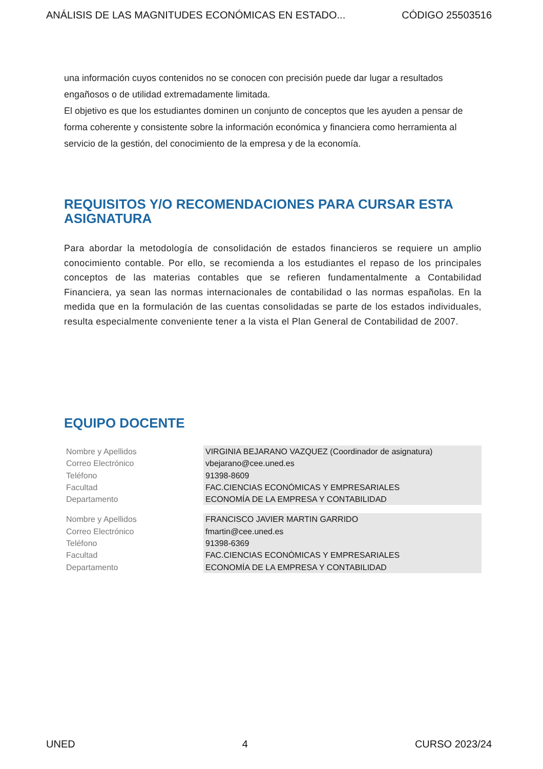ANÁLISIS DE LAS MAGNITUDES ECONÓMICAS EN ESTADO... CÓDIGO 25503516
una información cuyos contenidos no se conocen con precisión puede dar lugar a resultados engañosos o de utilidad extremadamente limitada.
El objetivo es que los estudiantes dominen un conjunto de conceptos que les ayuden a pensar de forma coherente y consistente sobre la información económica y financiera como herramienta al servicio de la gestión, del conocimiento de la empresa y de la economía.
REQUISITOS Y/O RECOMENDACIONES PARA CURSAR ESTA ASIGNATURA
Para abordar la metodología de consolidación de estados financieros se requiere un amplio conocimiento contable. Por ello, se recomienda a los estudiantes el repaso de los principales conceptos de las materias contables que se refieren fundamentalmente a Contabilidad Financiera, ya sean las normas internacionales de contabilidad o las normas españolas. En la medida que en la formulación de las cuentas consolidadas se parte de los estados individuales, resulta especialmente conveniente tener a la vista el Plan General de Contabilidad de 2007.
EQUIPO DOCENTE
| Nombre y Apellidos | VIRGINIA BEJARANO VAZQUEZ (Coordinador de asignatura) |
| Correo Electrónico | vbejarano@cee.uned.es |
| Teléfono | 91398-8609 |
| Facultad | FAC.CIENCIAS ECONÓMICAS Y EMPRESARIALES |
| Departamento | ECONOMÍA DE LA EMPRESA Y CONTABILIDAD |
| Nombre y Apellidos | FRANCISCO JAVIER MARTIN GARRIDO |
| Correo Electrónico | fmartin@cee.uned.es |
| Teléfono | 91398-6369 |
| Facultad | FAC.CIENCIAS ECONÓMICAS Y EMPRESARIALES |
| Departamento | ECONOMÍA DE LA EMPRESA Y CONTABILIDAD |
UNED 4 CURSO 2023/24